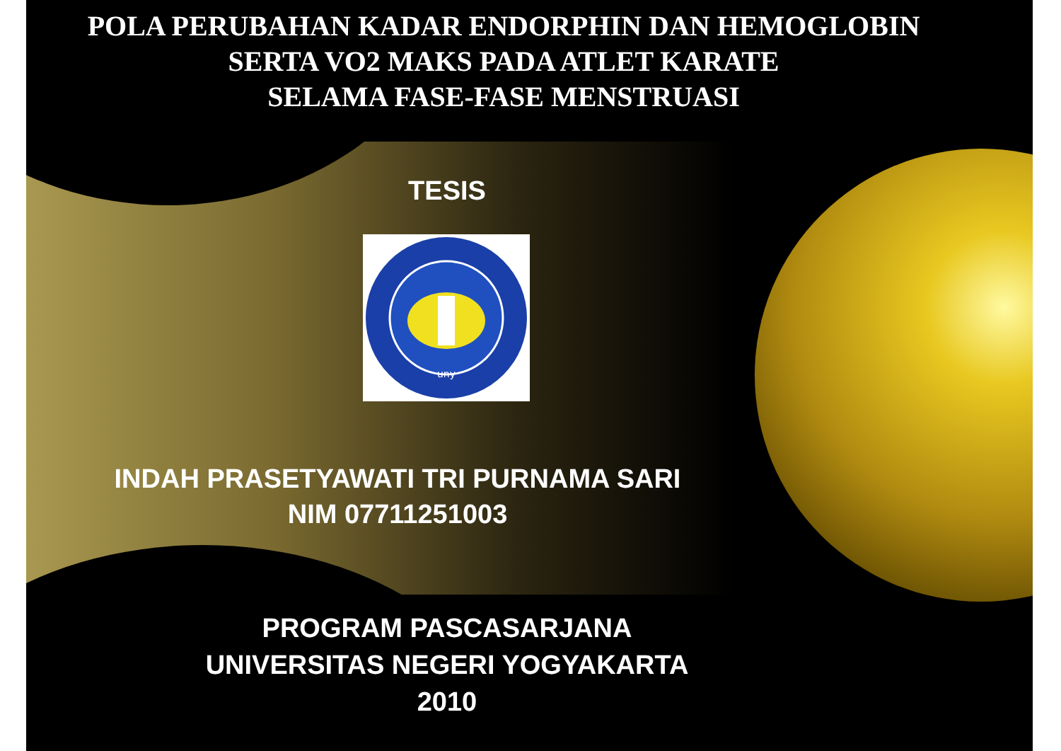POLA PERUBAHAN KADAR ENDORPHIN DAN HEMOGLOBIN
SERTA VO2 MAKS PADA ATLET KARATE
SELAMA FASE-FASE MENSTRUASI
TESIS
uny
INDAH PRASETYAWATI TRI PURNAMA SARI
NIM 07711251003
PROGRAM PASCASARJANA
UNIVERSITAS NEGERI YOGYAKARTA
2010